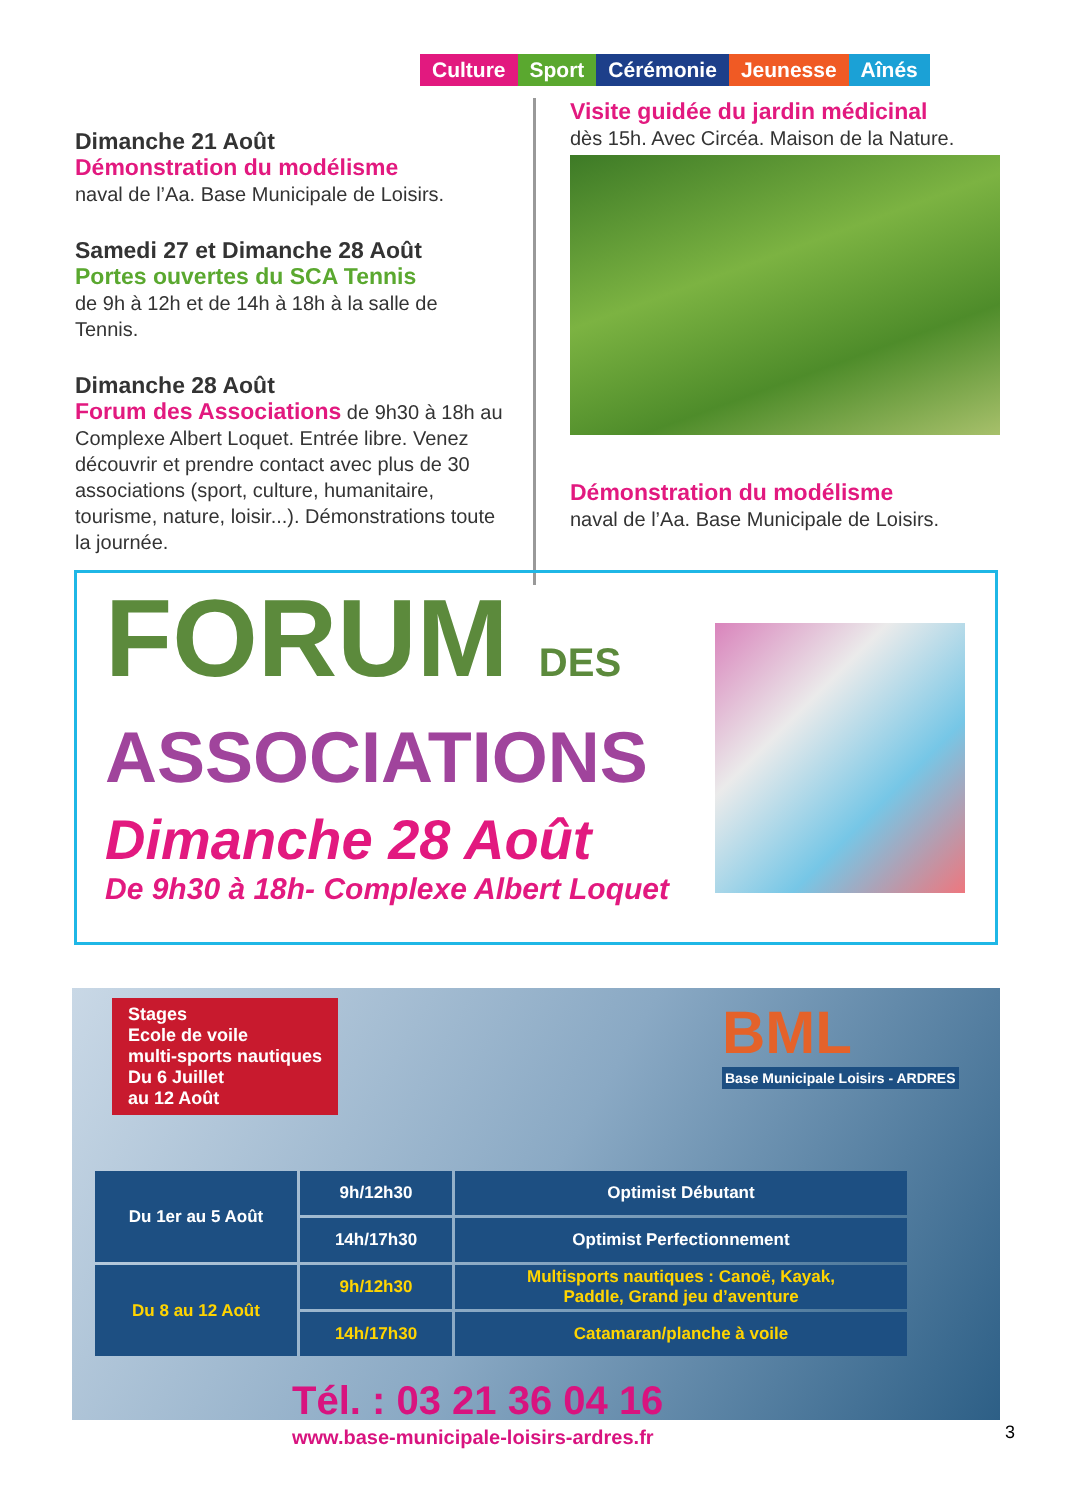Culture Sport Cérémonie Jeunesse Aînés
Dimanche 21 Août
Démonstration du modélisme
naval de l’Aa. Base Municipale de Loisirs.
Samedi 27 et Dimanche 28 Août
Portes ouvertes du SCA Tennis
de 9h à 12h et de 14h à 18h à la salle de Tennis.
Dimanche 28 Août
Forum des Associations de 9h30 à 18h au Complexe Albert Loquet. Entrée libre. Venez découvrir et prendre contact avec plus de 30 associations (sport, culture, humanitaire, tourisme, nature, loisir...). Démonstrations toute la journée.
Visite guidée du jardin médicinal
dès 15h. Avec Circéa. Maison de la Nature.
Démonstration du modélisme
naval de l’Aa. Base Municipale de Loisirs.
FORUM DES
ASSOCIATIONS
Dimanche 28 Août
De 9h30 à 18h- Complexe Albert Loquet
Stages
Ecole de voile
multi-sports nautiques
Du 6 Juillet
au 12 Août
BML
Base Municipale Loisirs - ARDRES
| Du 1er au 5 Août | 9h/12h30 | Optimist Débutant |
| | 14h/17h30 | Optimist Perfectionnement |
| Du 8 au 12 Août | 9h/12h30 | Multisports nautiques : Canoë, Kayak, Paddle, Grand jeu d’aventure |
| | 14h/17h30 | Catamaran/planche à voile |
Tél. : 03 21 36 04 16
www.base-municipale-loisirs-ardres.fr
3